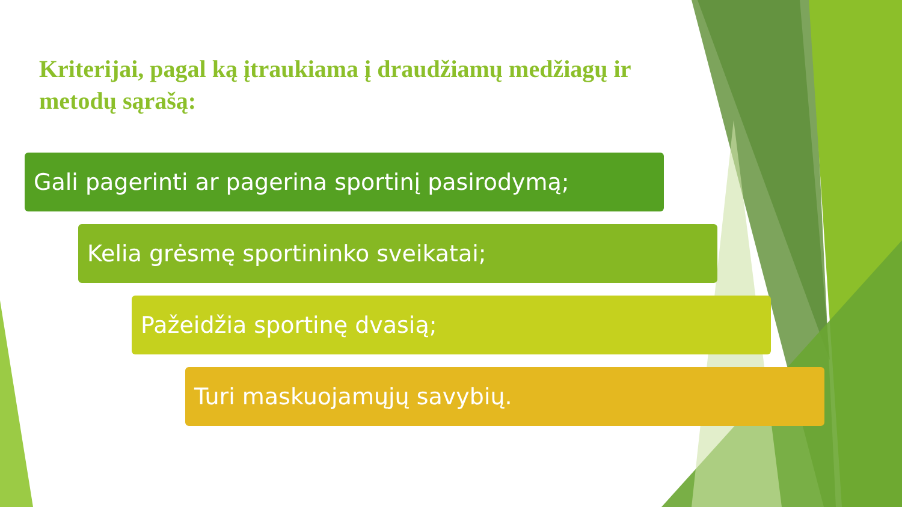Kriterijai, pagal ką įtraukiama į draudžiamų medžiagų ir metodų sąrašą:
Gali pagerinti ar pagerina sportinį pasirodymą;
Kelia grėsmę sportininko sveikatai;
Pažeidžia sportinę dvasią;
Turi maskuojamųjų savybių.